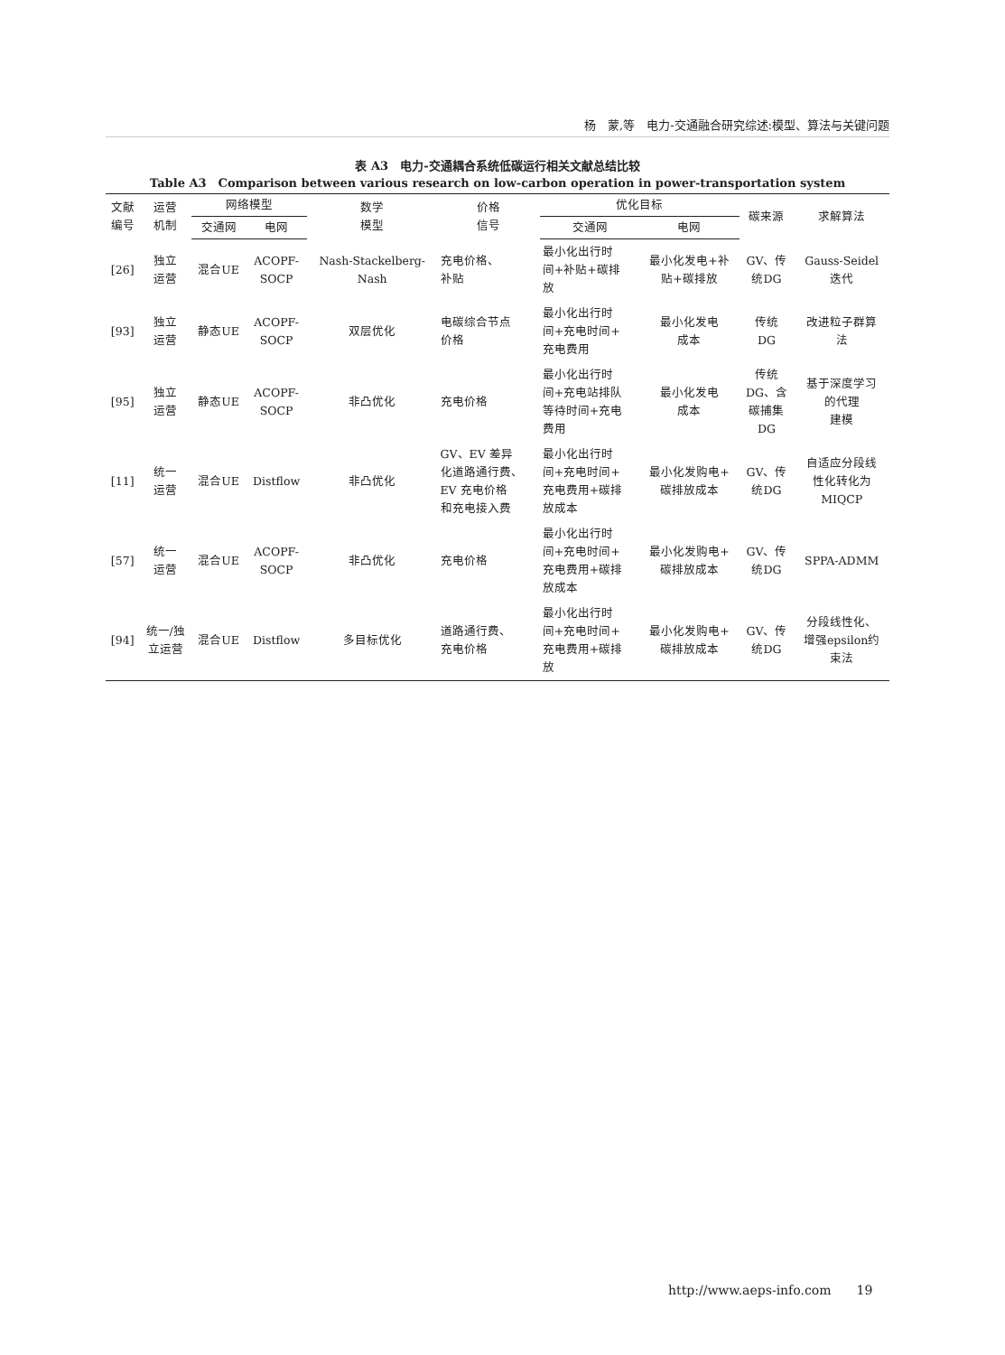杨　蒙,等　电力-交通融合研究综述:模型、算法与关键问题
表 A3　电力-交通耦合系统低碳运行相关文献总结比较
Table A3　Comparison between various research on low-carbon operation in power-transportation system
| 文献 编号 | 运营 机制 | 网络模型 | | 数学 模型 | 价格 信号 | 优化目标 | | 碳来源 | 求解算法 |
| --- | --- | --- | --- | --- | --- | --- | --- | --- | --- |
| | | 交通网 | 电网 | | | 交通网 | 电网 | | |
| [26] | 独立 运营 | 混合UE | ACOPF- SOCP | Nash-Stackelberg- Nash | 充电价格、 补贴 | 最小化出行时 间+补贴+碳排 放 | 最小化发电+补 贴+碳排放 | GV、传 统DG | Gauss-Seidel 迭代 |
| [93] | 独立 运营 | 静态UE | ACOPF- SOCP | 双层优化 | 电碳综合节点 价格 | 最小化出行时 间+充电时间+ 充电费用 | 最小化发电 成本 | 传统 DG | 改进粒子群算 法 |
| [95] | 独立 运营 | 静态UE | ACOPF- SOCP | 非凸优化 | 充电价格 | 最小化出行时 间+充电站排队 等待时间+充电 费用 | 最小化发电 成本 | 传统 DG、含 碳捕集 DG | 基于深度学习 的代理 建模 |
| [11] | 统一 运营 | 混合UE | Distflow | 非凸优化 | GV、EV 差异 化道路通行费、 EV 充电价格 和充电接入费 | 最小化出行时 间+充电时间+ 充电费用+碳排 放成本 | 最小化发购电+ 碳排放成本 | GV、传 统DG | 自适应分段线 性化转化为 MIQCP |
| [57] | 统一 运营 | 混合UE | ACOPF- SOCP | 非凸优化 | 充电价格 | 最小化出行时 间+充电时间+ 充电费用+碳排 放成本 | 最小化发购电+ 碳排放成本 | GV、传 统DG | SPPA-ADMM |
| [94] | 统一/独 立运营 | 混合UE | Distflow | 多目标优化 | 道路通行费、 充电价格 | 最小化出行时 间+充电时间+ 充电费用+碳排 放 | 最小化发购电+ 碳排放成本 | GV、传 统DG | 分段线性化、 增强epsilon约 束法 |
http://www.aeps-info.com　　19